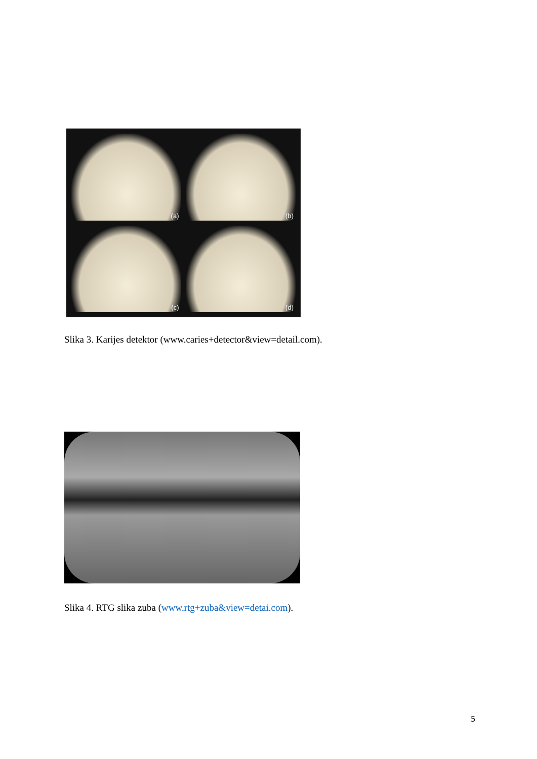(a)
(b)
(c)
(d)
Slika 3. Karijes detektor (www.caries+detector&view=detail.com).
Slika 4. RTG slika zuba (www.rtg+zuba&view=detai.com).
5